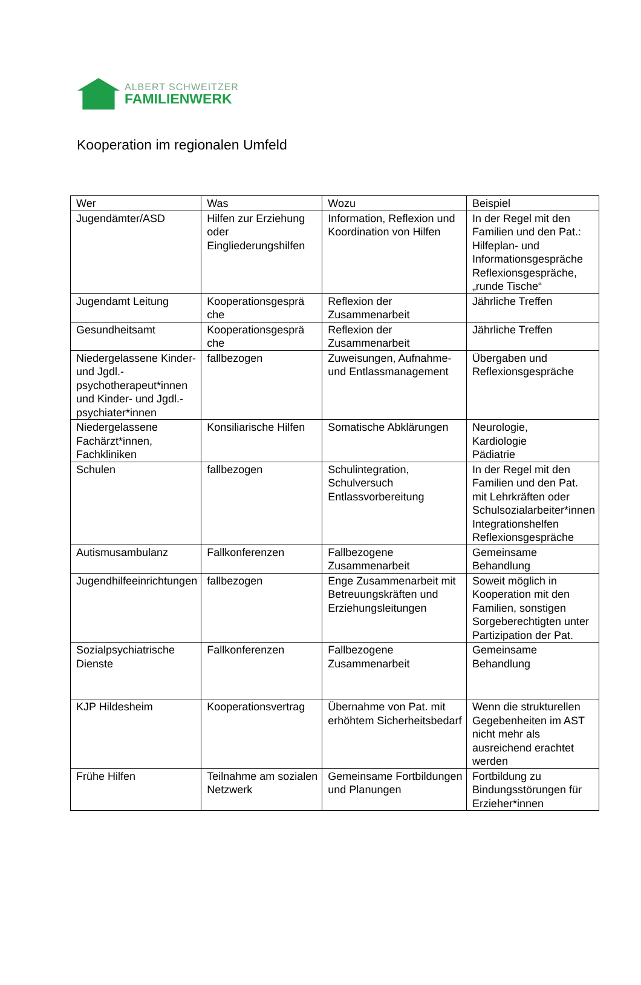ALBERT SCHWEITZER
FAMILIENWERK
Kooperation im regionalen Umfeld
| Wer | Was | Wozu | Beispiel |
| --- | --- | --- | --- |
| Jugendämter/ASD | Hilfen zur Erziehung oder Eingliederungshilfen | Information, Reflexion und Koordination von Hilfen | In der Regel mit den Familien und den Pat.: Hilfeplan- und Informationsgespräche Reflexionsgespräche, „runde Tische“ |
| Jugendamt Leitung | Kooperationsgesprä che | Reflexion der Zusammenarbeit | Jährliche Treffen |
| Gesundheitsamt | Kooperationsgesprä che | Reflexion der Zusammenarbeit | Jährliche Treffen |
| Niedergelassene Kinder- und Jgdl.-psychotherapeut*innen und Kinder- und Jgdl.-psychiater*innen | fallbezogen | Zuweisungen, Aufnahme- und Entlassmanagement | Übergaben und Reflexionsgespräche |
| Niedergelassene Fachärzt*innen, Fachkliniken | Konsiliarische Hilfen | Somatische Abklärungen | Neurologie, Kardiologie Pädiatrie |
| Schulen | fallbezogen | Schulintegration, Schulversuch Entlassvorbereitung | In der Regel mit den Familien und den Pat. mit Lehrkräften oder Schulsozialarbeiter*innen Integrationshelfen Reflexionsgespräche |
| Autismusambulanz | Fallkonferenzen | Fallbezogene Zusammenarbeit | Gemeinsame Behandlung |
| Jugendhilfeeinrichtungen | fallbezogen | Enge Zusammenarbeit mit Betreuungskräften und Erziehungsleitungen | Soweit möglich in Kooperation mit den Familien, sonstigen Sorgeberechtigten unter Partizipation der Pat. |
| Sozialpsychiatrische Dienste | Fallkonferenzen | Fallbezogene Zusammenarbeit | Gemeinsame Behandlung |
| KJP Hildesheim | Kooperationsvertrag | Übernahme von Pat. mit erhöhtem Sicherheitsbedarf | Wenn die strukturellen Gegebenheiten im AST nicht mehr als ausreichend erachtet werden |
| Frühe Hilfen | Teilnahme am sozialen Netzwerk | Gemeinsame Fortbildungen und Planungen | Fortbildung zu Bindungsstörungen für Erzieher*innen |